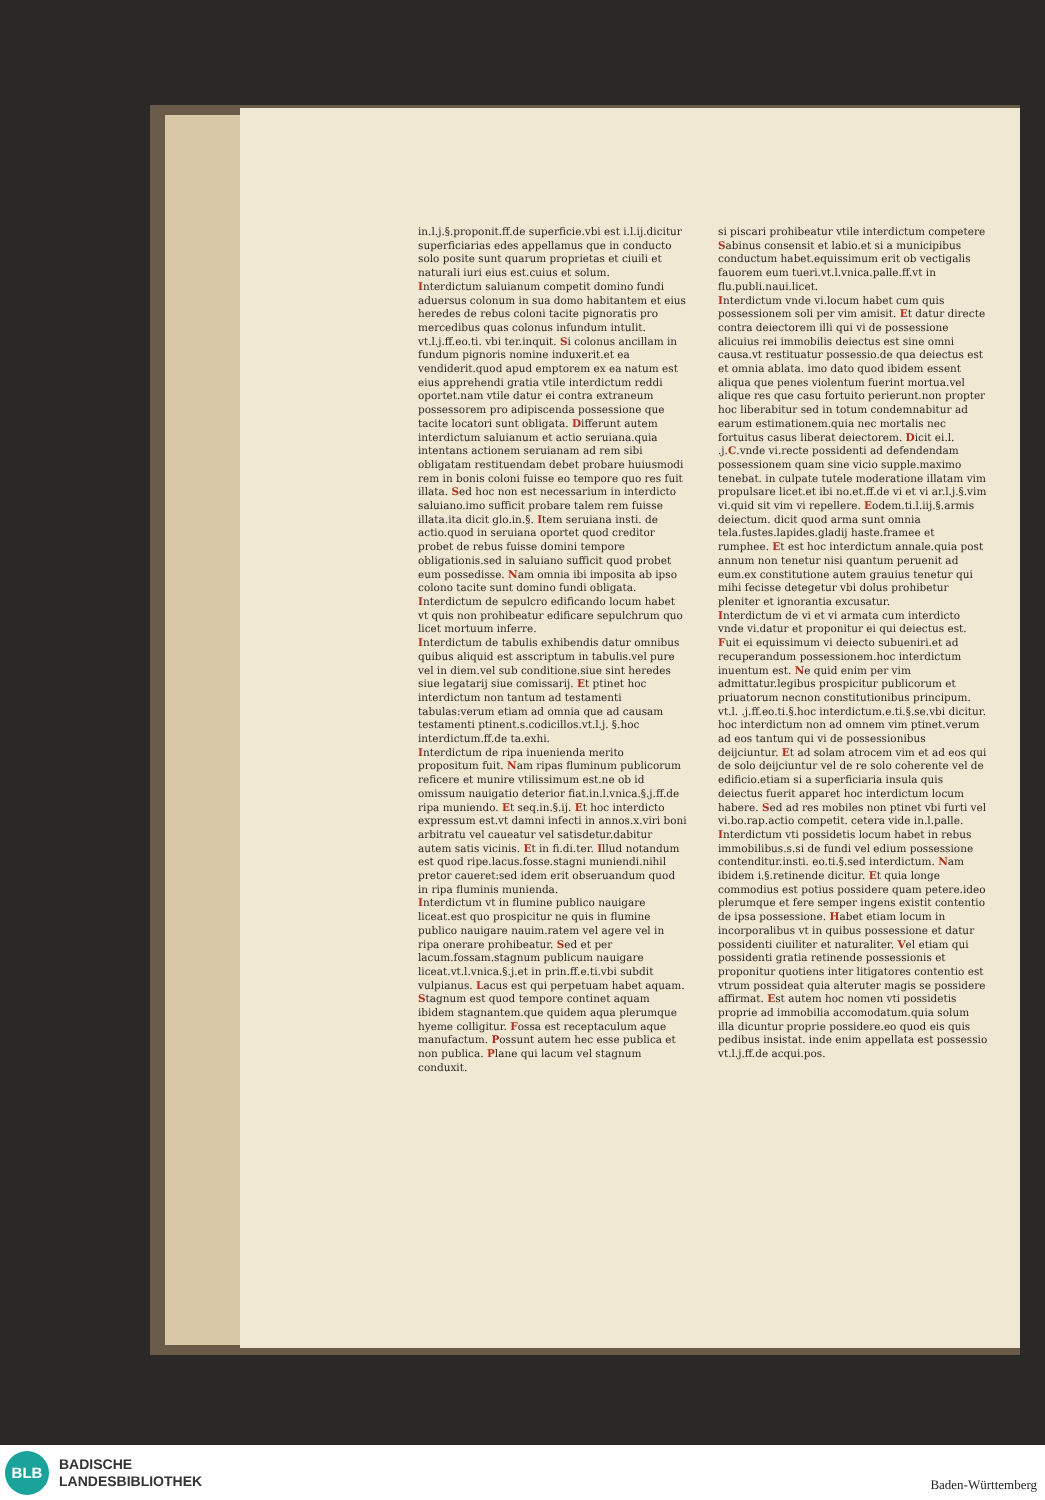in.l.j.§.proponit.ff.de superficie.vbi est i.l.ij.dicitur superficiarias edes appellamus que in conducto solo posite sunt quarum proprietas et ciuili et naturali iuri eius est.cuius et solum.
Interdictum saluianum competit domino fundi aduersus colonum in sua domo habitantem et eius heredes de rebus coloni tacite pignoratis pro mercedibus quas colonus infundum intulit. vt.l.j.ff.eo.ti. vbi ter.inquit. Si colonus ancillam in fundum pignoris nomine induxerit.et ea vendiderit.quod apud emptorem ex ea natum est eius apprehendi gratia vtile interdictum reddi oportet.nam vtile datur ei contra extraneum possessorem pro adipiscenda possessione que tacite locatori sunt obligata. Differunt autem interdictum saluianum et actio seruiana.quia intentans actionem seruianam ad rem sibi obligatam restituendam debet probare huiusmodi rem in bonis coloni fuisse eo tempore quo res fuit illata. Sed hoc non est necessarium in interdicto saluiano.imo sufficit probare talem rem fuisse illata.ita dicit glo.in.§. Item seruiana insti. de actio.quod in seruiana oportet quod creditor probet de rebus fuisse domini tempore obligationis.sed in saluiano sufficit quod probet eum possedisse. Nam omnia ibi imposita ab ipso colono tacite sunt domino fundi obligata.
Interdictum de sepulcro edificando locum habet vt quis non prohibeatur edificare sepulchrum quo licet mortuum inferre.
Interdictum de tabulis exhibendis datur omnibus quibus aliquid est asscriptum in tabulis.vel pure vel in diem.vel sub conditione.siue sint heredes siue legatarij siue comissarij. Et ptinet hoc interdictum non tantum ad testamenti tabulas:verum etiam ad omnia que ad causam testamenti ptinent.s.codicillos.vt.l.j. §.hoc interdictum.ff.de ta.exhi.
Interdictum de ripa inuenienda merito propositum fuit. Nam ripas fluminum publicorum reficere et munire vtilissimum est.ne ob id omissum nauigatio deterior fiat.in.l.vnica.§.j.ff.de ripa muniendo. Et seq.in.§.ij. Et hoc interdicto expressum est.vt damni infecti in annos.x.viri boni arbitratu vel caueatur vel satisdetur.dabitur autem satis vicinis. Et in fi.di.ter. Illud notandum est quod ripe.lacus.fosse.stagni muniendi.nihil pretor caueret:sed idem erit obseruandum quod in ripa fluminis munienda.
Interdictum vt in flumine publico nauigare liceat.est quo prospicitur ne quis in flumine publico nauigare nauim.ratem vel agere vel in ripa onerare prohibeatur. Sed et per lacum.fossam.stagnum publicum nauigare liceat.vt.l.vnica.§.j.et in prin.ff.e.ti.vbi subdit vulpianus. Lacus est qui perpetuam habet aquam. Stagnum est quod tempore continet aquam ibidem stagnantem.que quidem aqua plerumque hyeme colligitur. Fossa est receptaculum aque manufactum. Possunt autem hec esse publica et non publica. Plane qui lacum vel stagnum conduxit.
si piscari prohibeatur vtile interdictum competere Sabinus consensit et labio.et si a municipibus conductum habet.equissimum erit ob vectigalis fauorem eum tueri.vt.l.vnica.palle.ff.vt in flu.publi.naui.licet.
Interdictum vnde vi.locum habet cum quis possessionem soli per vim amisit. Et datur directe contra deiectorem illi qui vi de possessione alicuius rei immobilis deiectus est sine omni causa.vt restituatur possessio.de qua deiectus est et omnia ablata. imo dato quod ibidem essent aliqua que penes violentum fuerint mortua.vel alique res que casu fortuito perierunt.non propter hoc liberabitur sed in totum condemnabitur ad earum estimationem.quia nec mortalis nec fortuitus casus liberat deiectorem. Dicit ei.l. .j.C.vnde vi.recte possidenti ad defendendam possessionem quam sine vicio supple.maximo tenebat. in culpate tutele moderatione illatam vim propulsare licet.et ibi no.et.ff.de vi et vi ar.l.j.§.vim vi.quid sit vim vi repellere. Eodem.ti.l.iij.§.armis deiectum. dicit quod arma sunt omnia tela.fustes.lapides.gladij haste.framee et rumphee. Et est hoc interdictum annale.quia post annum non tenetur nisi quantum peruenit ad eum.ex constitutione autem grauius tenetur qui mihi fecisse detegetur vbi dolus prohibetur pleniter et ignorantia excusatur.
Interdictum de vi et vi armata cum interdicto vnde vi.datur et proponitur ei qui deiectus est. Fuit ei equissimum vi deiecto subueniri.et ad recuperandum possessionem.hoc interdictum inuentum est. Ne quid enim per vim admittatur.legibus prospicitur publicorum et priuatorum necnon constitutionibus principum. vt.l. .j.ff.eo.ti.§.hoc interdictum.e.ti.§.se.vbi dicitur. hoc interdictum non ad omnem vim ptinet.verum ad eos tantum qui vi de possessionibus deijciuntur. Et ad solam atrocem vim et ad eos qui de solo deijciuntur vel de re solo coherente vel de edificio.etiam si a superficiaria insula quis deiectus fuerit apparet hoc interdictum locum habere. Sed ad res mobiles non ptinet vbi furti vel vi.bo.rap.actio competit. cetera vide in.l.palle.
Interdictum vti possidetis locum habet in rebus immobilibus.s.si de fundi vel edium possessione contenditur.insti. eo.ti.§.sed interdictum. Nam ibidem i.§.retinende dicitur. Et quia longe commodius est potius possidere quam petere.ideo plerumque et fere semper ingens existit contentio de ipsa possessione. Habet etiam locum in incorporalibus vt in quibus possessione et datur possidenti ciuiliter et naturaliter. Vel etiam qui possidenti gratia retinende possessionis et proponitur quotiens inter litigatores contentio est vtrum possideat quia alteruter magis se possidere affirmat. Est autem hoc nomen vti possidetis proprie ad immobilia accomodatum.quia solum illa dicuntur proprie possidere.eo quod eis quis pedibus insistat. inde enim appellata est possessio vt.l.j.ff.de acqui.pos.
BLB
BADISCHE
LANDESBIBLIOTHEK
Baden-Württemberg